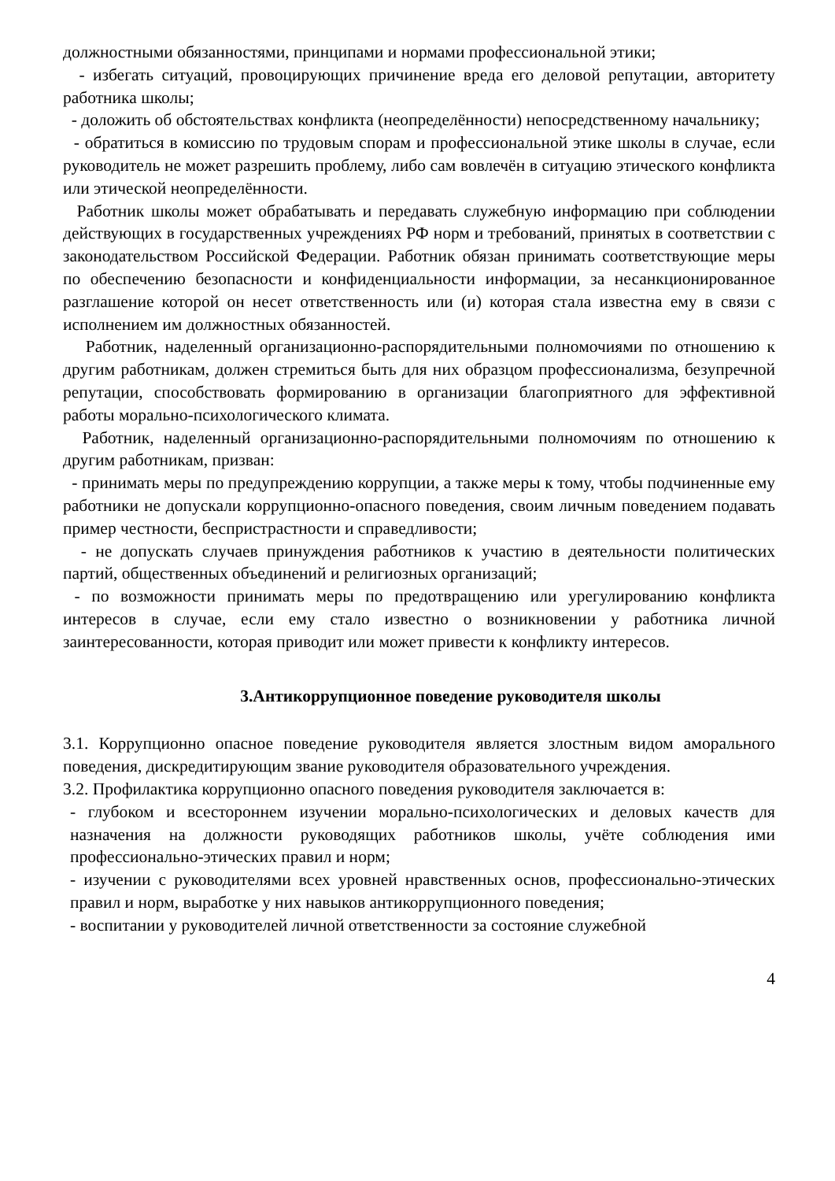должностными обязанностями, принципами и нормами профессиональной этики;
- избегать ситуаций, провоцирующих причинение вреда его деловой репутации, авторитету работника школы;
- доложить об обстоятельствах конфликта (неопределённости) непосредственному начальнику;
- обратиться в комиссию по трудовым спорам и профессиональной этике школы в случае, если руководитель не может разрешить проблему, либо сам вовлечён в ситуацию этического конфликта или этической неопределённости.
Работник школы может обрабатывать и передавать служебную информацию при соблюдении действующих в государственных учреждениях РФ норм и требований, принятых в соответствии с законодательством Российской Федерации. Работник обязан принимать соответствующие меры по обеспечению безопасности и конфиденциальности информации, за несанкционированное разглашение которой он несет ответственность или (и) которая стала известна ему в связи с исполнением им должностных обязанностей.
Работник, наделенный организационно-распорядительными полномочиями по отношению к другим работникам, должен стремиться быть для них образцом профессионализма, безупречной репутации, способствовать формированию в организации благоприятного для эффективной работы морально-психологического климата.
Работник, наделенный организационно-распорядительными полномочиям по отношению к другим работникам, призван:
- принимать меры по предупреждению коррупции, а также меры к тому, чтобы подчиненные ему работники не допускали коррупционно-опасного поведения, своим личным поведением подавать пример честности, беспристрастности и справедливости;
- не допускать случаев принуждения работников к участию в деятельности политических партий, общественных объединений и религиозных организаций;
- по возможности принимать меры по предотвращению или урегулированию конфликта интересов в случае, если ему стало известно о возникновении у работника личной заинтересованности, которая приводит или может привести к конфликту интересов.
3.Антикоррупционное поведение руководителя школы
3.1. Коррупционно опасное поведение руководителя является злостным видом аморального поведения, дискредитирующим звание руководителя образовательного учреждения.
3.2. Профилактика коррупционно опасного поведения руководителя заключается в:
- глубоком и всестороннем изучении морально-психологических и деловых качеств для назначения на должности руководящих работников школы, учёте соблюдения ими профессионально-этических правил и норм;
- изучении с руководителями всех уровней нравственных основ, профессионально-этических правил и норм, выработке у них навыков антикоррупционного поведения;
- воспитании у руководителей личной ответственности за состояние служебной
4